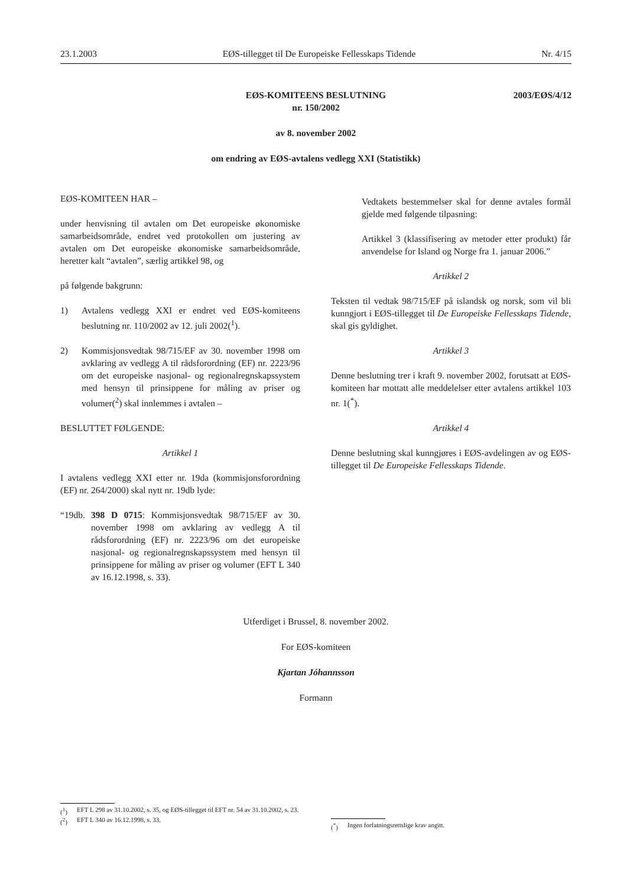23.1.2003 EØS-tillegget til De Europeiske Fellesskaps Tidende Nr. 4/15
2003/EØS/4/12
EØS-KOMITEENS BESLUTNING
nr. 150/2002
av 8. november 2002
om endring av EØS-avtalens vedlegg XXI (Statistikk)
EØS-KOMITEEN HAR –
under henvisning til avtalen om Det europeiske økonomiske samarbeidsområde, endret ved protokollen om justering av avtalen om Det europeiske økonomiske samarbeidsområde, heretter kalt “avtalen”, særlig artikkel 98, og
på følgende bakgrunn:
1) Avtalens vedlegg XXI er endret ved EØS-komiteens beslutning nr. 110/2002 av 12. juli 2002(<sup>1</sup>).
2) Kommisjonsvedtak 98/715/EF av 30. november 1998 om avklaring av vedlegg A til rådsforordning (EF) nr. 2223/96 om det europeiske nasjonal- og regionalregnskapssystem med hensyn til prinsippene for måling av priser og volumer(<sup>2</sup>) skal innlemmes i avtalen –
BESLUTTET FØLGENDE:
Artikkel 1
I avtalens vedlegg XXI etter nr. 19da (kommisjonsforordning (EF) nr. 264/2000) skal nytt nr. 19db lyde:
“19db. 398 D 0715: Kommisjonsvedtak 98/715/EF av 30. november 1998 om avklaring av vedlegg A til rådsforordning (EF) nr. 2223/96 om det europeiske nasjonal- og regionalregnskapssystem med hensyn til prinsippene for måling av priser og volumer (EFT L 340 av 16.12.1998, s. 33).
Vedtakets bestemmelser skal for denne avtales formål gjelde med følgende tilpasning:
Artikkel 3 (klassifisering av metoder etter produkt) får anvendelse for Island og Norge fra 1. januar 2006.”
Artikkel 2
Teksten til vedtak 98/715/EF på islandsk og norsk, som vil bli kunngjort i EØS-tillegget til De Europeiske Fellesskaps Tidende, skal gis gyldighet.
Artikkel 3
Denne beslutning trer i kraft 9. november 2002, forutsatt at EØS-komiteen har mottatt alle meddelelser etter avtalens artikkel 103 nr. 1(<sup>*</sup>).
Artikkel 4
Denne beslutning skal kunngjøres i EØS-avdelingen av og EØS-tillegget til De Europeiske Fellesskaps Tidende.
Utferdiget i Brussel, 8. november 2002.
For EØS-komiteen
Kjartan Jóhannsson
Formann
(<sup>1</sup>) EFT L 298 av 31.10.2002, s. 35, og EØS-tillegget til EFT nr. 54 av 31.10.2002, s. 23.
(<sup>2</sup>) EFT L 340 av 16.12.1998, s. 33.
(<sup>*</sup>) Ingen forfatningsrettslige krav angitt.